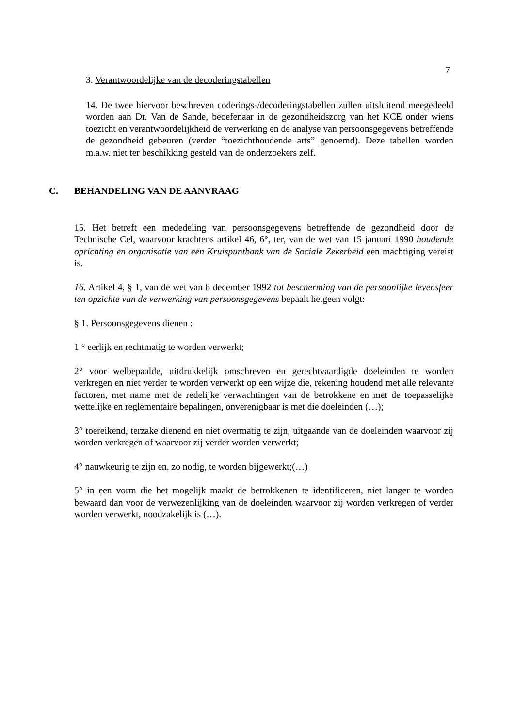7
3. Verantwoordelijke van de decoderingstabellen
14. De twee hiervoor beschreven coderings-/decoderingstabellen zullen uitsluitend meegedeeld worden aan Dr. Van de Sande, beoefenaar in de gezondheidszorg van het KCE onder wiens toezicht en verantwoordelijkheid de verwerking en de analyse van persoonsgegevens betreffende de gezondheid gebeuren (verder “toezichthoudende arts” genoemd). Deze tabellen worden m.a.w. niet ter beschikking gesteld van de onderzoekers zelf.
C. BEHANDELING VAN DE AANVRAAG
15. Het betreft een mededeling van persoonsgegevens betreffende de gezondheid door de Technische Cel, waarvoor krachtens artikel 46, 6°, ter, van de wet van 15 januari 1990 houdende oprichting en organisatie van een Kruispuntbank van de Sociale Zekerheid een machtiging vereist is.
16. Artikel 4, § 1, van de wet van 8 december 1992 tot bescherming van de persoonlijke levensfeer ten opzichte van de verwerking van persoonsgegevens bepaalt hetgeen volgt:
§ 1. Persoonsgegevens dienen :
1 ° eerlijk en rechtmatig te worden verwerkt;
2° voor welbepaalde, uitdrukkelijk omschreven en gerechtvaardigde doeleinden te worden verkregen en niet verder te worden verwerkt op een wijze die, rekening houdend met alle relevante factoren, met name met de redelijke verwachtingen van de betrokkene en met de toepasselijke wettelijke en reglementaire bepalingen, onverenigbaar is met die doeleinden (…);
3° toereikend, terzake dienend en niet overmatig te zijn, uitgaande van de doeleinden waarvoor zij worden verkregen of waarvoor zij verder worden verwerkt;
4° nauwkeurig te zijn en, zo nodig, te worden bijgewerkt;(…)
5° in een vorm die het mogelijk maakt de betrokkenen te identificeren, niet langer te worden bewaard dan voor de verwezenlijking van de doeleinden waarvoor zij worden verkregen of verder worden verwerkt, noodzakelijk is (…).